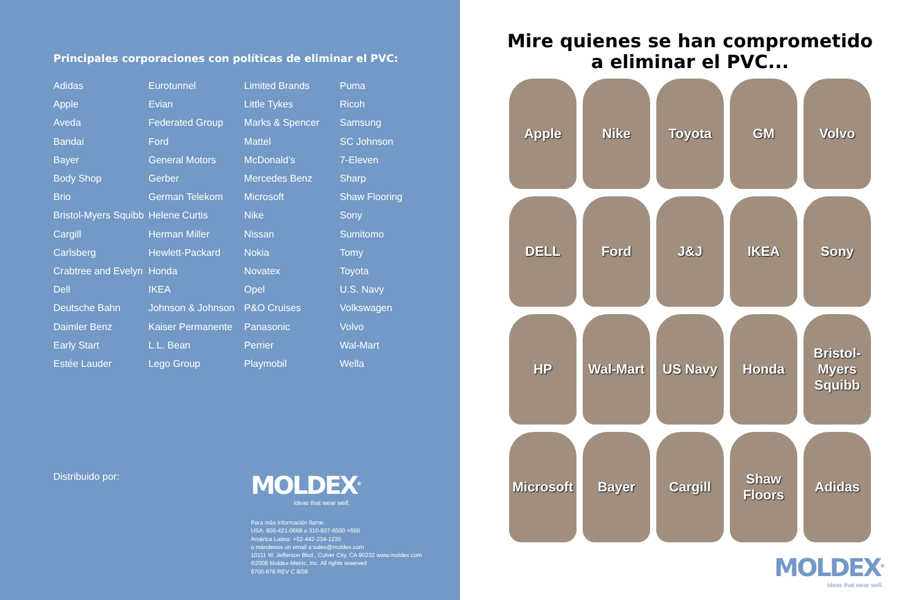Principales corporaciones con políticas de eliminar el PVC:
| Adidas | Eurotunnel | Limited Brands | Puma |
| Apple | Evian | Little Tykes | Ricoh |
| Aveda | Federated Group | Marks & Spencer | Samsung |
| Bandai | Ford | Mattel | SC Johnson |
| Bayer | General Motors | McDonald’s | 7-Eleven |
| Body Shop | Gerber | Mercedes Benz | Sharp |
| Brio | German Telekom | Microsoft | Shaw Flooring |
| Bristol-Myers Squibb | Helene Curtis | Nike | Sony |
| Cargill | Herman Miller | Nissan | Sumitomo |
| Carlsberg | Hewlett-Packard | Nokia | Tomy |
| Crabtree and Evelyn | Honda | Novatex | Toyota |
| Dell | IKEA | Opel | U.S. Navy |
| Deutsche Bahn | Johnson & Johnson | P&O Cruises | Volkswagen |
| Daimler Benz | Kaiser Permanente | Panasonic | Volvo |
| Early Start | L.L. Bean | Perrier | Wal-Mart |
| Estée Lauder | Lego Group | Playmobil | Wella |
Distribuido por:
MOLDEX<sup>®</sup>
Ideas that wear well.
Para más información llame:
USA: 800-421-0668 o 310-837-6500 +550
América Latina: +52-442-234-1230
o mándenos un email a:sales@moldex.com
10111 W. Jefferson Blvd., Culver City, CA 90232 www.moldex.com
©2008 Moldex-Metric, Inc. All rights reserved
9700-978 REV C 8/08
Mire quienes se han comprometido
a eliminar el PVC...
Apple
Nike
Toyota
GM
Volvo
DELL
Ford
J&J
IKEA
Sony
HP
Wal-Mart
US Navy
Honda
Bristol-
Myers
Squibb
Microsoft
Bayer
Cargill
Shaw
Floors
Adidas
MOLDEX<sup>®</sup>
Ideas that wear well.